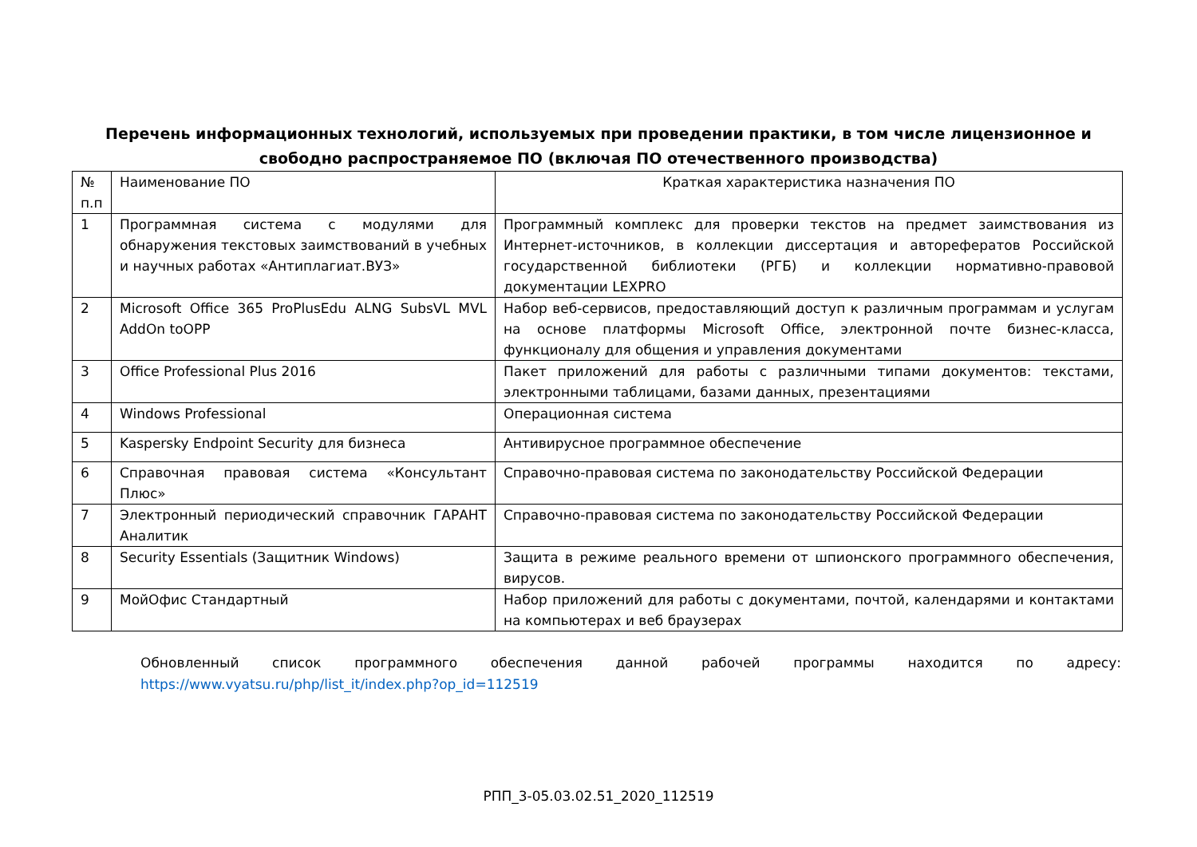Перечень информационных технологий, используемых при проведении практики, в том числе лицензионное и свободно распространяемое ПО (включая ПО отечественного производства)
| № п.п | Наименование ПО | Краткая характеристика назначения ПО |
| 1 | Программная система с модулями для обнаружения текстовых заимствований в учебных и научных работах «Антиплагиат.ВУЗ» | Программный комплекс для проверки текстов на предмет заимствования из Интернет-источников, в коллекции диссертация и авторефератов Российской государственной библиотеки (РГБ) и коллекции нормативно-правовой документации LEXPRO |
| 2 | Microsoft Office 365 ProPlusEdu ALNG SubsVL MVL AddOn toOPP | Набор веб-сервисов, предоставляющий доступ к различным программам и услугам на основе платформы Microsoft Office, электронной почте бизнес-класса, функционалу для общения и управления документами |
| 3 | Office Professional Plus 2016 | Пакет приложений для работы с различными типами документов: текстами, электронными таблицами, базами данных, презентациями |
| 4 | Windows Professional | Операционная система |
| 5 | Kaspersky Endpoint Security для бизнеса | Антивирусное программное обеспечение |
| 6 | Справочная правовая система «Консультант Плюс» | Справочно-правовая система по законодательству Российской Федерации |
| 7 | Электронный периодический справочник ГАРАНТ Аналитик | Справочно-правовая система по законодательству Российской Федерации |
| 8 | Security Essentials (Защитник Windows) | Защита в режиме реального времени от шпионского программного обеспечения, вирусов. |
| 9 | МойОфис Стандартный | Набор приложений для работы с документами, почтой, календарями и контактами на компьютерах и веб браузерах |
Обновленный список программного обеспечения данной рабочей программы находится по адресу: https://www.vyatsu.ru/php/list_it/index.php?op_id=112519
РПП_3-05.03.02.51_2020_112519